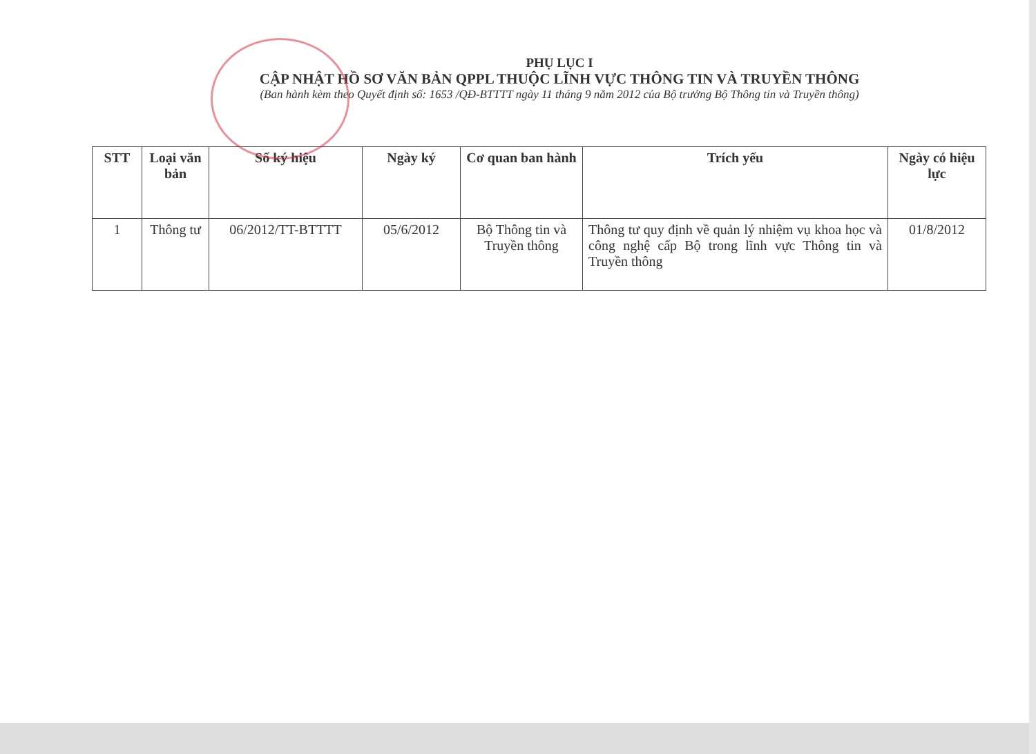PHỤ LỤC I
CẬP NHẬT HỒ SƠ VĂN BẢN QPPL THUỘC LĨNH VỰC THÔNG TIN VÀ TRUYỀN THÔNG
(Ban hành kèm theo Quyết định số: 1653 /QĐ-BTTTT ngày 11 tháng 9 năm 2012 của Bộ trưởng Bộ Thông tin và Truyền thông)
| STT | Loại văn bản | Số ký hiệu | Ngày ký | Cơ quan ban hành | Trích yếu | Ngày có hiệu lực |
| --- | --- | --- | --- | --- | --- | --- |
| 1 | Thông tư | 06/2012/TT-BTTTT | 05/6/2012 | Bộ Thông tin và Truyền thông | Thông tư quy định về quản lý nhiệm vụ khoa học và công nghệ cấp Bộ trong lĩnh vực Thông tin và Truyền thông | 01/8/2012 |